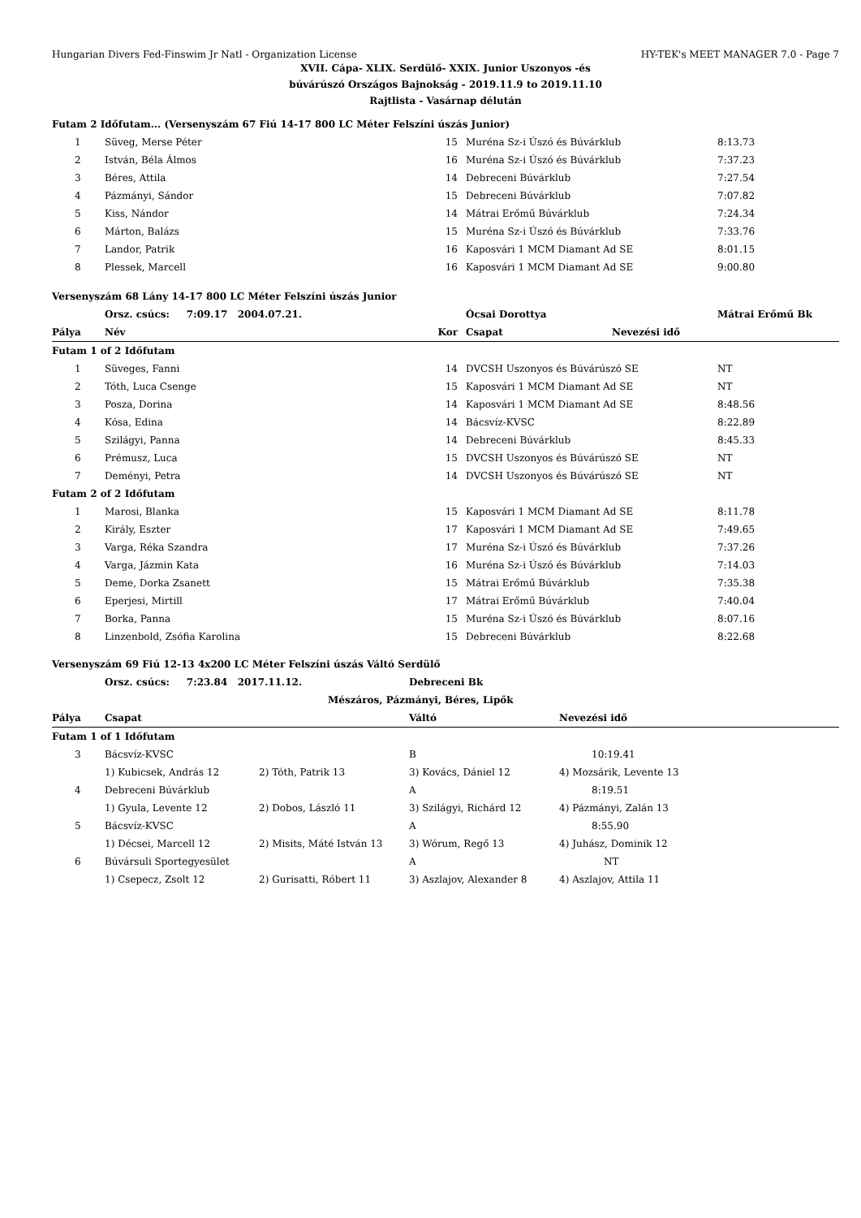Hungarian Divers Fed-Finswim Jr Natl - Organization License HY-TEK's MEET MANAGER 7.0 - Page 7
XVII. Cápa- XLIX. Serdülő- XXIX. Junior Uszonyos -és
búvárúszó Országos Bajnokság - 2019.11.9 to 2019.11.10
Rajtlista - Vasárnap délután
| Futam 2 Időfutam... (Versenyszám 67 Fiú 14-17 800 LC Méter Felszíni úszás Junior) | | | | | |
| 1 | Süveg, Merse Péter | 15 | Muréna Sz-i Úszó és Búvárklub | | 8:13.73 |
| 2 | István, Béla Álmos | 16 | Muréna Sz-i Úszó és Búvárklub | | 7:37.23 |
| 3 | Béres, Attila | 14 | Debreceni Búvárklub | | 7:27.54 |
| 4 | Pázmányi, Sándor | 15 | Debreceni Búvárklub | | 7:07.82 |
| 5 | Kiss, Nándor | 14 | Mátrai Erőmű Búvárklub | | 7:24.34 |
| 6 | Márton, Balázs | 15 | Muréna Sz-i Úszó és Búvárklub | | 7:33.76 |
| 7 | Landor, Patrik | 16 | Kaposvári 1 MCM Diamant Ad SE | | 8:01.15 |
| 8 | Plessek, Marcell | 16 | Kaposvári 1 MCM Diamant Ad SE | | 9:00.80 |
| Versenyszám 68 Lány 14-17 800 LC Méter Felszíni úszás Junior | | | | | |
| | Orsz. csúcs: 7:09.17 2004.07.21. | | Ócsai Dorottya | | Mátrai Erőmű Bk |
| Pálya | Név | Kor | Csapat | Nevezési idő | |
| Futam 1 of 2 Időfutam | | | | | |
| 1 | Süveges, Fanni | 14 | DVCSH Uszonyos és Búvárúszó SE | | NT |
| 2 | Tóth, Luca Csenge | 15 | Kaposvári 1 MCM Diamant Ad SE | | NT |
| 3 | Posza, Dorina | 14 | Kaposvári 1 MCM Diamant Ad SE | | 8:48.56 |
| 4 | Kósa, Edina | 14 | Bácsvíz-KVSC | | 8:22.89 |
| 5 | Szilágyi, Panna | 14 | Debreceni Búvárklub | | 8:45.33 |
| 6 | Prémusz, Luca | 15 | DVCSH Uszonyos és Búvárúszó SE | | NT |
| 7 | Deményi, Petra | 14 | DVCSH Uszonyos és Búvárúszó SE | | NT |
| Futam 2 of 2 Időfutam | | | | | |
| 1 | Marosi, Blanka | 15 | Kaposvári 1 MCM Diamant Ad SE | | 8:11.78 |
| 2 | Király, Eszter | 17 | Kaposvári 1 MCM Diamant Ad SE | | 7:49.65 |
| 3 | Varga, Réka Szandra | 17 | Muréna Sz-i Úszó és Búvárklub | | 7:37.26 |
| 4 | Varga, Jázmin Kata | 16 | Muréna Sz-i Úszó és Búvárklub | | 7:14.03 |
| 5 | Deme, Dorka Zsanett | 15 | Mátrai Erőmű Búvárklub | | 7:35.38 |
| 6 | Eperjesi, Mirtill | 17 | Mátrai Erőmű Búvárklub | | 7:40.04 |
| 7 | Borka, Panna | 15 | Muréna Sz-i Úszó és Búvárklub | | 8:07.16 |
| 8 | Linzenbold, Zsófia Karolina | 15 | Debreceni Búvárklub | | 8:22.68 |
| Versenyszám 69 Fiú 12-13 4x200 LC Méter Felszíni úszás Váltó Serdülő | | | | |
| | Orsz. csúcs: 7:23.84 2017.11.12. | | Debreceni Bk | |
| | | Mészáros, Pázmányi, Béres, Lipők | | |
| Pálya | Csapat | | Váltó | Nevezési idő |
| Futam 1 of 1 Időfutam | | | | |
| 3 | Bácsvíz-KVSC | | B | 10:19.41 |
| | 1) Kubicsek, András 12 | 2) Tóth, Patrik 13 | 3) Kovács, Dániel 12 | 4) Mozsárik, Levente 13 |
| 4 | Debreceni Búvárklub | | A | 8:19.51 |
| | 1) Gyula, Levente 12 | 2) Dobos, László 11 | 3) Szilágyi, Richárd 12 | 4) Pázmányi, Zalán 13 |
| 5 | Bácsvíz-KVSC | | A | 8:55.90 |
| | 1) Décsei, Marcell 12 | 2) Misits, Máté István 13 | 3) Wórum, Regő 13 | 4) Juhász, Dominik 12 |
| 6 | Búvársuli Sportegyesület | | A | NT |
| | 1) Csepecz, Zsolt 12 | 2) Gurisatti, Róbert 11 | 3) Aszlajov, Alexander 8 | 4) Aszlajov, Attila 11 |